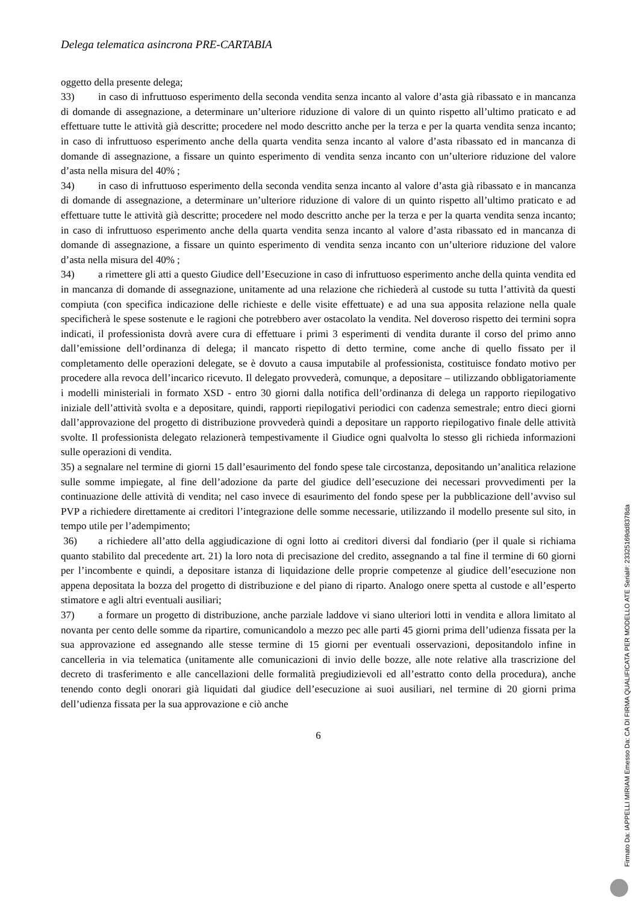Delega telematica asincrona PRE-CARTABIA
oggetto della presente delega;
33) in caso di infruttuoso esperimento della seconda vendita senza incanto al valore d’asta già ribassato e in mancanza di domande di assegnazione, a determinare un’ulteriore riduzione di valore di un quinto rispetto all’ultimo praticato e ad effettuare tutte le attività già descritte; procedere nel modo descritto anche per la terza e per la quarta vendita senza incanto; in caso di infruttuoso esperimento anche della quarta vendita senza incanto al valore d’asta ribassato ed in mancanza di domande di assegnazione, a fissare un quinto esperimento di vendita senza incanto con un’ulteriore riduzione del valore d’asta nella misura del 40% ;
34) in caso di infruttuoso esperimento della seconda vendita senza incanto al valore d’asta già ribassato e in mancanza di domande di assegnazione, a determinare un’ulteriore riduzione di valore di un quinto rispetto all’ultimo praticato e ad effettuare tutte le attività già descritte; procedere nel modo descritto anche per la terza e per la quarta vendita senza incanto; in caso di infruttuoso esperimento anche della quarta vendita senza incanto al valore d’asta ribassato ed in mancanza di domande di assegnazione, a fissare un quinto esperimento di vendita senza incanto con un’ulteriore riduzione del valore d’asta nella misura del 40% ;
34) a rimettere gli atti a questo Giudice dell’Esecuzione in caso di infruttuoso esperimento anche della quinta vendita ed in mancanza di domande di assegnazione, unitamente ad una relazione che richiederà al custode su tutta l’attività da questi compiuta (con specifica indicazione delle richieste e delle visite effettuate) e ad una sua apposita relazione nella quale specificherà le spese sostenute e le ragioni che potrebbero aver ostacolato la vendita. Nel doveroso rispetto dei termini sopra indicati, il professionista dovrà avere cura di effettuare i primi 3 esperimenti di vendita durante il corso del primo anno dall’emissione dell’ordinanza di delega; il mancato rispetto di detto termine, come anche di quello fissato per il completamento delle operazioni delegate, se è dovuto a causa imputabile al professionista, costituisce fondato motivo per procedere alla revoca dell’incarico ricevuto. Il delegato provvederà, comunque, a depositare – utilizzando obbligatoriamente i modelli ministeriali in formato XSD - entro 30 giorni dalla notifica dell’ordinanza di delega un rapporto riepilogativo iniziale dell’attività svolta e a depositare, quindi, rapporti riepilogativi periodici con cadenza semestrale; entro dieci giorni dall’approvazione del progetto di distribuzione provvederà quindi a depositare un rapporto riepilogativo finale delle attività svolte. Il professionista delegato relazionerà tempestivamente il Giudice ogni qualvolta lo stesso gli richieda informazioni sulle operazioni di vendita.
35) a segnalare nel termine di giorni 15 dall’esaurimento del fondo spese tale circostanza, depositando un’analitica relazione sulle somme impiegate, al fine dell’adozione da parte del giudice dell’esecuzione dei necessari provvedimenti per la continuazione delle attività di vendita; nel caso invece di esaurimento del fondo spese per la pubblicazione dell’avviso sul PVP a richiedere direttamente ai creditori l’integrazione delle somme necessarie, utilizzando il modello presente sul sito, in tempo utile per l’adempimento;
36) a richiedere all’atto della aggiudicazione di ogni lotto ai creditori diversi dal fondiario (per il quale si richiama quanto stabilito dal precedente art. 21) la loro nota di precisazione del credito, assegnando a tal fine il termine di 60 giorni per l’incombente e quindi, a depositare istanza di liquidazione delle proprie competenze al giudice dell’esecuzione non appena depositata la bozza del progetto di distribuzione e del piano di riparto. Analogo onere spetta al custode e all’esperto stimatore e agli altri eventuali ausiliari;
37) a formare un progetto di distribuzione, anche parziale laddove vi siano ulteriori lotti in vendita e allora limitato al novanta per cento delle somme da ripartire, comunicandolo a mezzo pec alle parti 45 giorni prima dell’udienza fissata per la sua approvazione ed assegnando alle stesse termine di 15 giorni per eventuali osservazioni, depositandolo infine in cancelleria in via telematica (unitamente alle comunicazioni di invio delle bozze, alle note relative alla trascrizione del decreto di trasferimento e alle cancellazioni delle formalità pregiudizievoli ed all’estratto conto della procedura), anche tenendo conto degli onorari già liquidati dal giudice dell’esecuzione ai suoi ausiliari, nel termine di 20 giorni prima dell’udienza fissata per la sua approvazione e ciò anche
6
Firmato Da: IAPPELLI MIRIAM Emesso Da: CA DI FIRMA QUALIFICATA PER MODELLO ATE Serial#: 23325169dd8378da